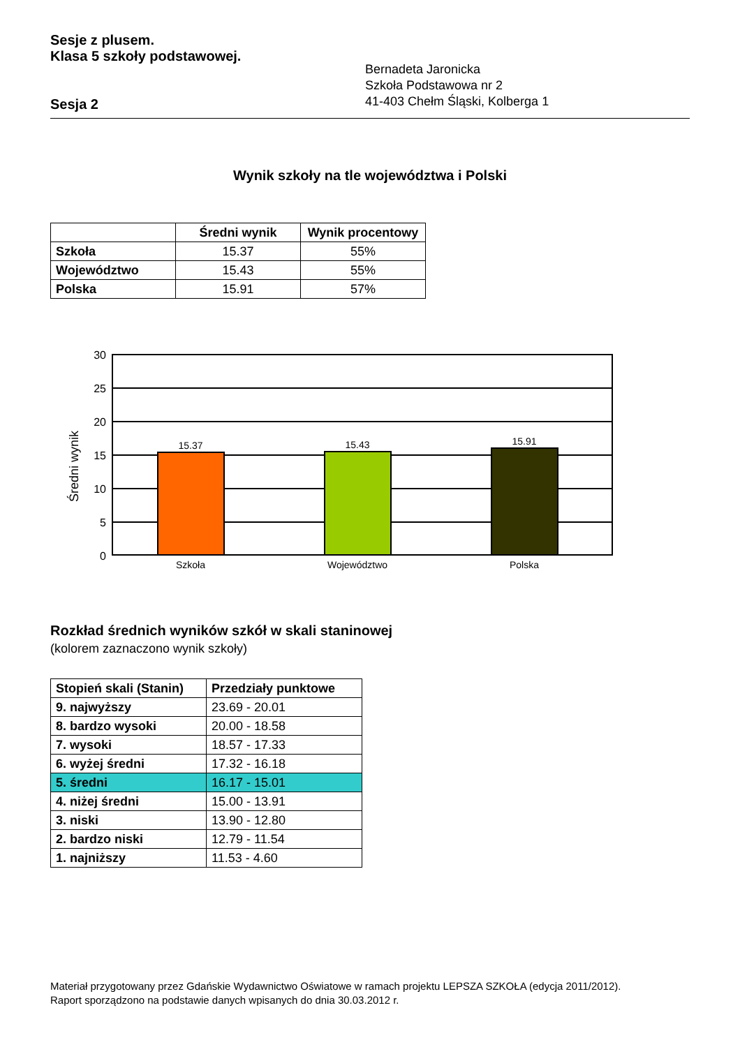Sesje z plusem.
Klasa 5 szkoły podstawowej.
Sesja 2
Bernadeta Jaronicka
Szkoła Podstawowa nr 2
41-403 Chełm Śląski, Kolberga 1
Wynik szkoły na tle województwa i Polski
| | Średni wynik | Wynik procentowy |
| --- | --- | --- |
| Szkoła | 15.37 | 55% |
| Województwo | 15.43 | 55% |
| Polska | 15.91 | 57% |
Średni wynik
30
25
20
15
10
5
0
15.37
15.43
15.91
Szkoła
Województwo
Polska
Rozkład średnich wyników szkół w skali staninowej
(kolorem zaznaczono wynik szkoły)
| Stopień skali (Stanin) | Przedziały punktowe |
| 9. najwyższy | 23.69 - 20.01 |
| 8. bardzo wysoki | 20.00 - 18.58 |
| 7. wysoki | 18.57 - 17.33 |
| 6. wyżej średni | 17.32 - 16.18 |
| 5. średni | 16.17 - 15.01 |
| 4. niżej średni | 15.00 - 13.91 |
| 3. niski | 13.90 - 12.80 |
| 2. bardzo niski | 12.79 - 11.54 |
| 1. najniższy | 11.53 - 4.60 |
Materiał przygotowany przez Gdańskie Wydawnictwo Oświatowe w ramach projektu LEPSZA SZKOŁA (edycja 2011/2012).
Raport sporządzono na podstawie danych wpisanych do dnia 30.03.2012 r.